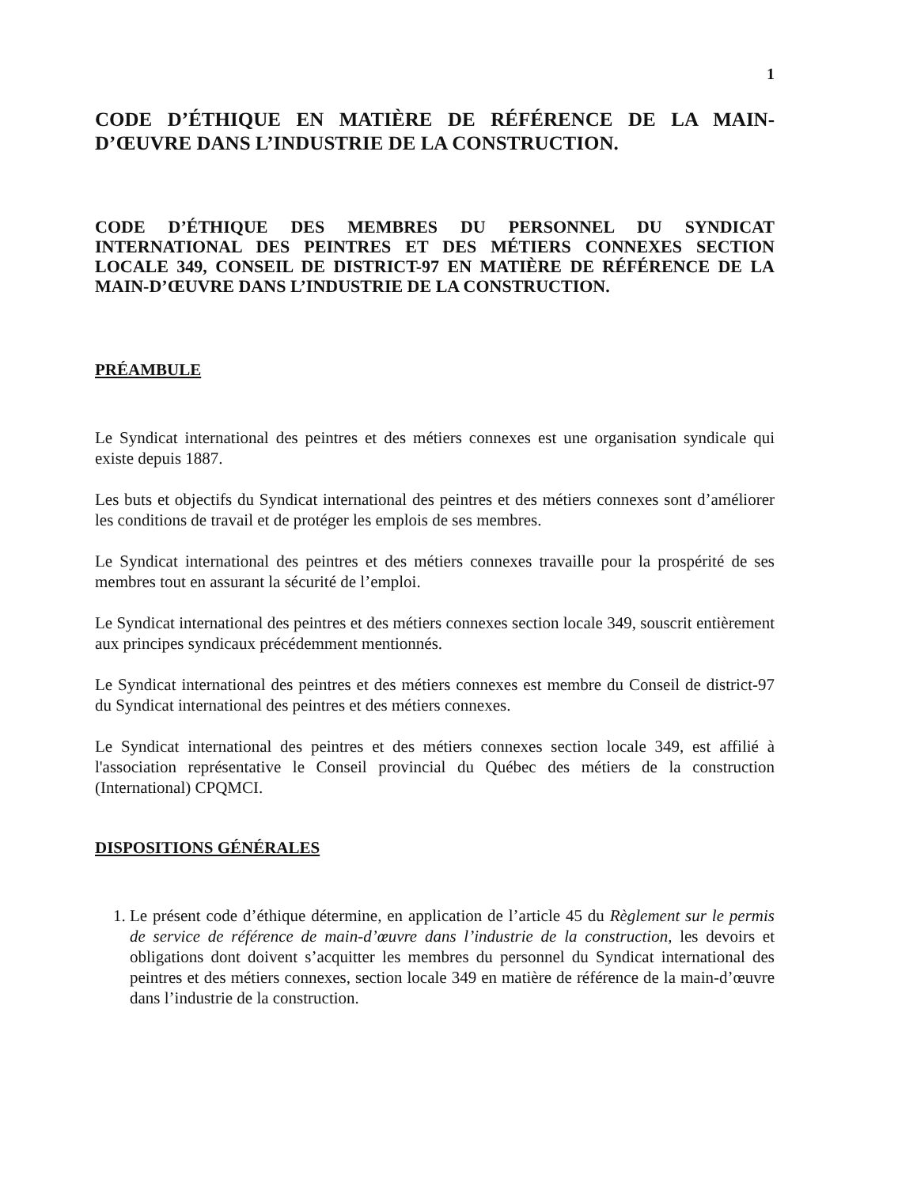1
CODE D’ÉTHIQUE EN MATIÈRE DE RÉFÉRENCE DE LA MAIN-D’ŒUVRE DANS L’INDUSTRIE DE LA CONSTRUCTION.
CODE D’ÉTHIQUE DES MEMBRES DU PERSONNEL DU SYNDICAT INTERNATIONAL DES PEINTRES ET DES MÉTIERS CONNEXES SECTION LOCALE 349, CONSEIL DE DISTRICT-97 EN MATIÈRE DE RÉFÉRENCE DE LA MAIN-D’ŒUVRE DANS L’INDUSTRIE DE LA CONSTRUCTION.
PRÉAMBULE
Le Syndicat international des peintres et des métiers connexes est une organisation syndicale qui existe depuis 1887.
Les buts et objectifs du Syndicat international des peintres et des métiers connexes sont d’améliorer les conditions de travail et de protéger les emplois de ses membres.
Le Syndicat international des peintres et des métiers connexes travaille pour la prospérité de ses membres tout en assurant la sécurité de l’emploi.
Le Syndicat international des peintres et des métiers connexes section locale 349, souscrit entièrement aux principes syndicaux précédemment mentionnés.
Le Syndicat international des peintres et des métiers connexes est membre du Conseil de district-97 du Syndicat international des peintres et des métiers connexes.
Le Syndicat international des peintres et des métiers connexes section locale 349, est affilié à l'association représentative le Conseil provincial du Québec des métiers de la construction (International) CPQMCI.
DISPOSITIONS GÉNÉRALES
1. Le présent code d’éthique détermine, en application de l’article 45 du Règlement sur le permis de service de référence de main-d’œuvre dans l’industrie de la construction, les devoirs et obligations dont doivent s’acquitter les membres du personnel du Syndicat international des peintres et des métiers connexes, section locale 349 en matière de référence de la main-d’œuvre dans l’industrie de la construction.